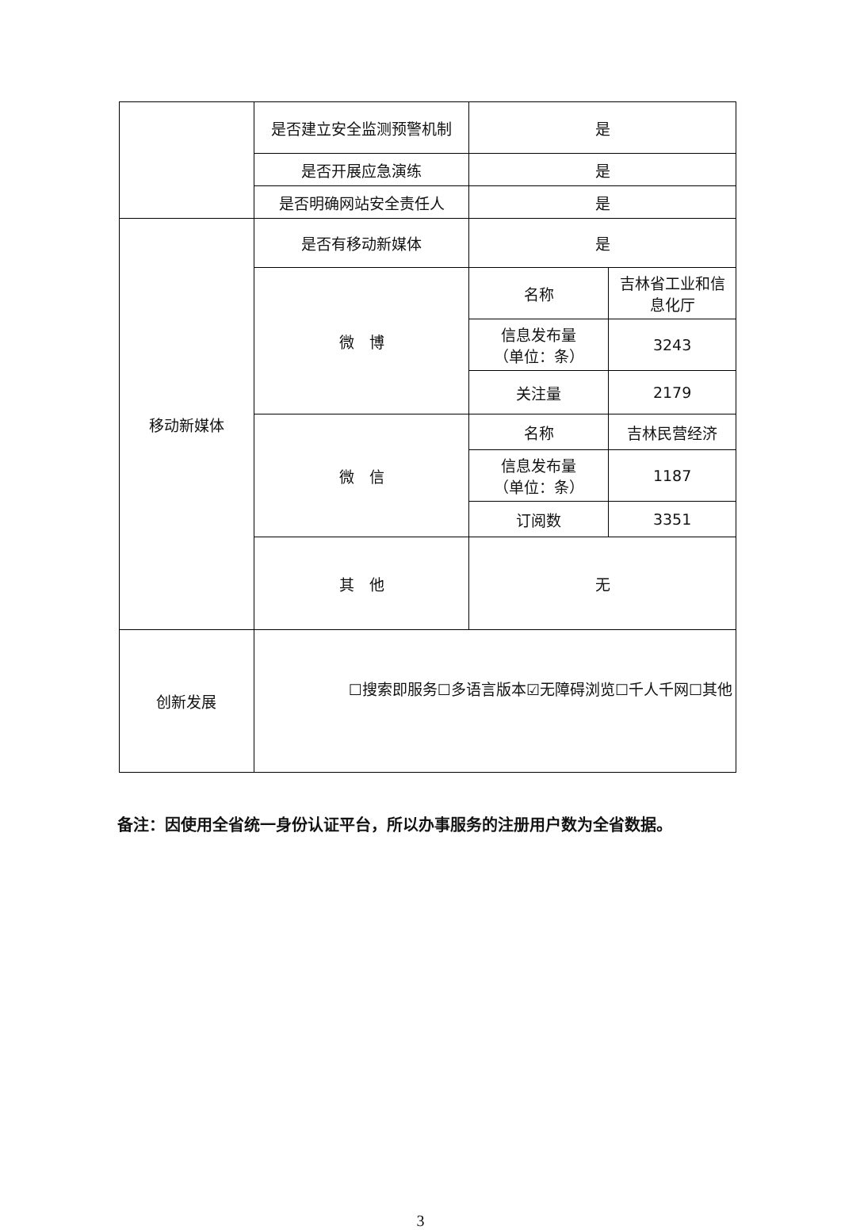| | 是否建立安全监测预警机制 | 是 | |
| | 是否开展应急演练 | 是 | |
| | 是否明确网站安全责任人 | 是 | |
| 移动新媒体 | 是否有移动新媒体 | 是 | |
| | 微 博 | 名称 | 吉林省工业和信息化厅 |
| | | 信息发布量 （单位：条） | 3243 |
| | | 关注量 | 2179 |
| | 微 信 | 名称 | 吉林民营经济 |
| | | 信息发布量 （单位：条） | 1187 |
| | | 订阅数 | 3351 |
| | 其 他 | 无 | |
| 创新发展 | ☐搜索即服务☐多语言版本☑无障碍浏览☐千人千网☐其他 | | |
备注：因使用全省统一身份认证平台，所以办事服务的注册用户数为全省数据。
3